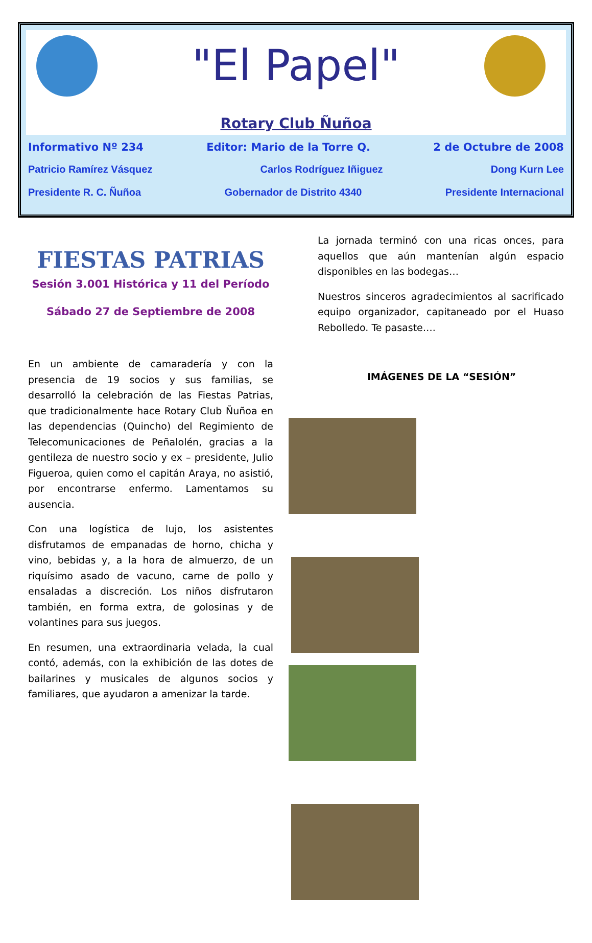"El Papel"
Rotary Club Ñuñoa
Informativo Nº 234 Editor: Mario de la Torre Q. 2 de Octubre de 2008
Patricio Ramírez Vásquez Carlos Rodríguez Iñiguez Dong Kurn Lee
Presidente R. C. Ñuñoa Gobernador de Distrito 4340 Presidente Internacional
FIESTAS PATRIAS
Sesión 3.001 Histórica y 11 del Período
Sábado 27 de Septiembre de 2008
En un ambiente de camaradería y con la presencia de 19 socios y sus familias, se desarrolló la celebración de las Fiestas Patrias, que tradicionalmente hace Rotary Club Ñuñoa en las dependencias (Quincho) del Regimiento de Telecomunicaciones de Peñalolén, gracias a la gentileza de nuestro socio y ex – presidente, Julio Figueroa, quien como el capitán Araya, no asistió, por encontrarse enfermo. Lamentamos su ausencia.
Con una logística de lujo, los asistentes disfrutamos de empanadas de horno, chicha y vino, bebidas y, a la hora de almuerzo, de un riquísimo asado de vacuno, carne de pollo y ensaladas a discreción. Los niños disfrutaron también, en forma extra, de golosinas y de volantines para sus juegos.
En resumen, una extraordinaria velada, la cual contó, además, con la exhibición de las dotes de bailarines y musicales de algunos socios y familiares, que ayudaron a amenizar la tarde.
La jornada terminó con una ricas onces, para aquellos que aún mantenían algún espacio disponibles en las bodegas…
Nuestros sinceros agradecimientos al sacrificado equipo organizador, capitaneado por el Huaso Rebolledo. Te pasaste….
IMÁGENES DE LA “SESIÓN”